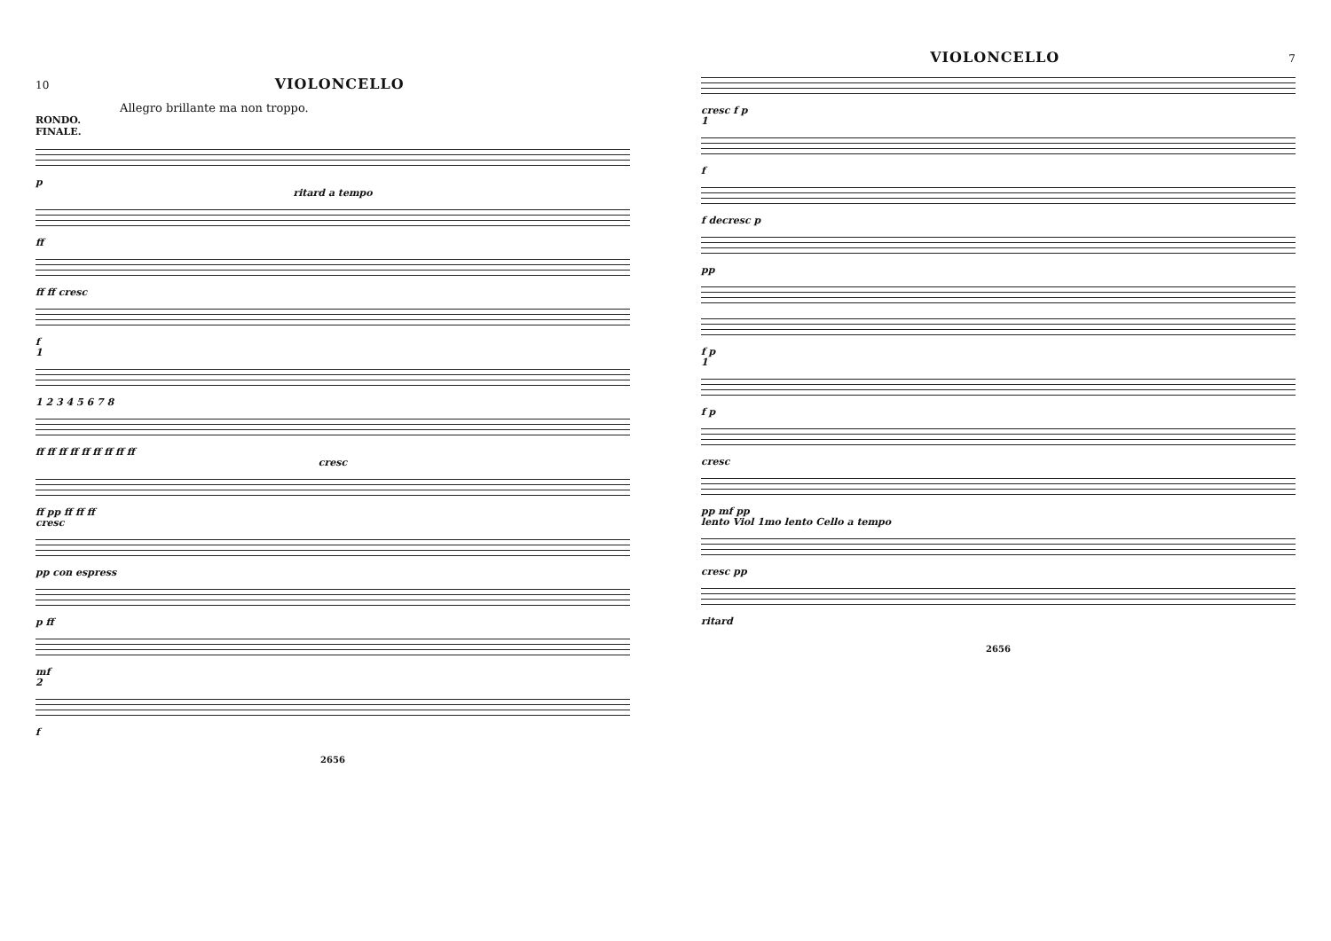10
VIOLONCELLO
Allegro brillante ma non troppo.
RONDO.
FINALE.
p
ritard a tempo
ff
ff ff cresc
f
1
1 2 3 4 5 6 7 8
ff ff ff ff ff ff ff ff ff
cresc
ff pp ff ff ff
cresc
pp con espress
p ff
mf
2
f
2656
VIOLONCELLO
7
cresc f p
1
f
f decresc p
pp
f p
1
f p
cresc
pp mf pp
lento Viol 1mo lento Cello a tempo
cresc pp
ritard
2656